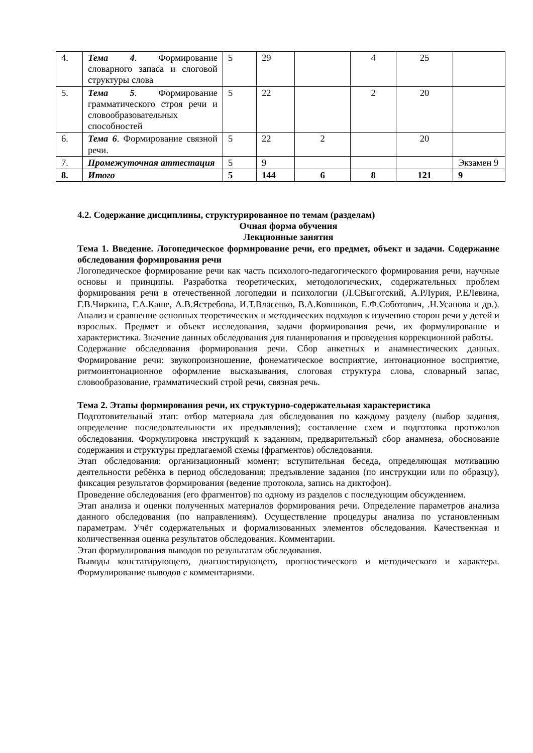| 4. | Тема 4 . Формирование словарного запаса и слоговой структуры слова | 5 | 29 | | 4 | 25 | |
| 5. | Тема 5 . Формирование грамматического строя речи и словообразовательных способностей | 5 | 22 | | 2 | 20 | |
| 6. | Тема 6 . Формирование связной речи. | 5 | 22 | 2 | | 20 | |
| 7. | Промежуточная аттестация | 5 | 9 | | | | Экзамен 9 |
| 8. | Итого | 5 | 144 | 6 | 8 | 121 | 9 |
4.2. Содержание дисциплины, структурированное по темам (разделам)
Очная форма обучения
Лекционные занятия
Тема 1. Введение. Логопедическое формирование речи, его предмет, объект и задачи. Содержание обследования формирования речи
Логопедическое формирование речи как часть психолого-педагогического формирования речи, научные основы и принципы. Разработка теоретических, методологических, содержательных проблем формирования речи в отечественной логопедии и психологии (Л.СВыготский, А.РЛурия, Р.ЕЛевина, Г.В.Чиркина, Г.А.Каше, А.В.Ястребова, И.Т.Власенко, В.А.Ковшиков, Е.Ф.Соботович, .Н.Усанова и др.). Анализ и сравнение основных теоретических и методических подходов к изучению сторон речи у детей и взрослых. Предмет и объект исследования, задачи формирования речи, их формулирование и характеристика. Значение данных обследования для планирования и проведения коррекционной работы.
Содержание обследования формирования речи. Сбор анкетных и анамнестических данных. Формирование речи: звукопроизношение, фонематическое восприятие, интонационное восприятие, ритмоинтонационное оформление высказывания, слоговая структура слова, словарный запас, словообразование, грамматический строй речи, связная речь.
Тема 2. Этапы формирования речи, их структурно-содержательная характеристика
Подготовительный этап: отбор материала для обследования по каждому разделу (выбор задания, определение последовательности их предъявления); составление схем и подготовка протоколов обследования. Формулировка инструкций к заданиям, предварительный сбор анамнеза, обоснование содержания и структуры предлагаемой схемы (фрагментов) обследования.
Этап обследования: организационный момент; вступительная беседа, определяющая мотивацию деятельности ребёнка в период обследования; предъявление задания (по инструкции или по образцу), фиксация результатов формирования (ведение протокола, запись на диктофон).
Проведение обследования (его фрагментов) по одному из разделов с последующим обсуждением.
Этап анализа и оценки полученных материалов формирования речи. Определение параметров анализа данного обследования (по направлениям). Осуществление процедуры анализа по установленным параметрам. Учёт содержательных и формализованных элементов обследования. Качественная и количественная оценка результатов обследования. Комментарии.
Этап формулирования выводов по результатам обследования.
Выводы констатирующего, диагностирующего, прогностического и методического и характера. Формулирование выводов с комментариями.